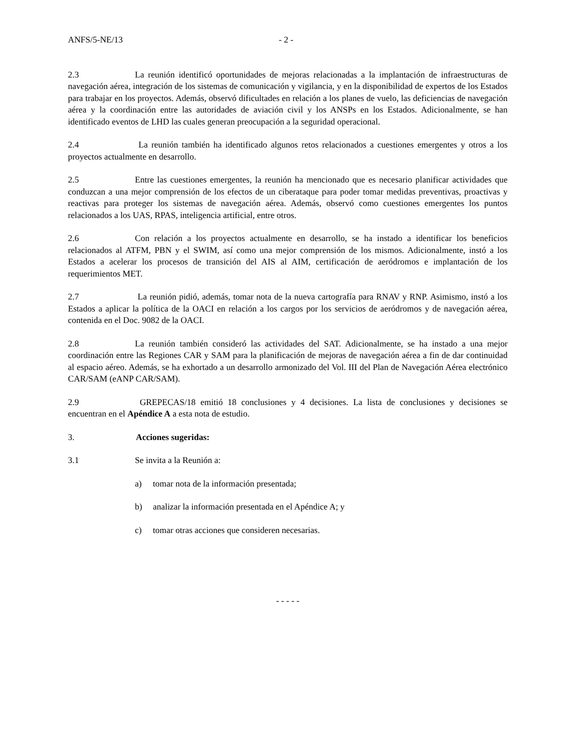ANFS/5-NE/13 - 2 -
2.3 La reunión identificó oportunidades de mejoras relacionadas a la implantación de infraestructuras de navegación aérea, integración de los sistemas de comunicación y vigilancia, y en la disponibilidad de expertos de los Estados para trabajar en los proyectos. Además, observó dificultades en relación a los planes de vuelo, las deficiencias de navegación aérea y la coordinación entre las autoridades de aviación civil y los ANSPs en los Estados. Adicionalmente, se han identificado eventos de LHD las cuales generan preocupación a la seguridad operacional.
2.4 La reunión también ha identificado algunos retos relacionados a cuestiones emergentes y otros a los proyectos actualmente en desarrollo.
2.5 Entre las cuestiones emergentes, la reunión ha mencionado que es necesario planificar actividades que conduzcan a una mejor comprensión de los efectos de un ciberataque para poder tomar medidas preventivas, proactivas y reactivas para proteger los sistemas de navegación aérea. Además, observó como cuestiones emergentes los puntos relacionados a los UAS, RPAS, inteligencia artificial, entre otros.
2.6 Con relación a los proyectos actualmente en desarrollo, se ha instado a identificar los beneficios relacionados al ATFM, PBN y el SWIM, así como una mejor comprensión de los mismos. Adicionalmente, instó a los Estados a acelerar los procesos de transición del AIS al AIM, certificación de aeródromos e implantación de los requerimientos MET.
2.7 La reunión pidió, además, tomar nota de la nueva cartografía para RNAV y RNP. Asimismo, instó a los Estados a aplicar la política de la OACI en relación a los cargos por los servicios de aeródromos y de navegación aérea, contenida en el Doc. 9082 de la OACI.
2.8 La reunión también consideró las actividades del SAT. Adicionalmente, se ha instado a una mejor coordinación entre las Regiones CAR y SAM para la planificación de mejoras de navegación aérea a fin de dar continuidad al espacio aéreo. Además, se ha exhortado a un desarrollo armonizado del Vol. III del Plan de Navegación Aérea electrónico CAR/SAM (eANP CAR/SAM).
2.9 GREPECAS/18 emitió 18 conclusiones y 4 decisiones. La lista de conclusiones y decisiones se encuentran en el Apéndice A a esta nota de estudio.
3. Acciones sugeridas:
3.1 Se invita a la Reunión a:
a) tomar nota de la información presentada;
b) analizar la información presentada en el Apéndice A; y
c) tomar otras acciones que consideren necesarias.
- - - - -